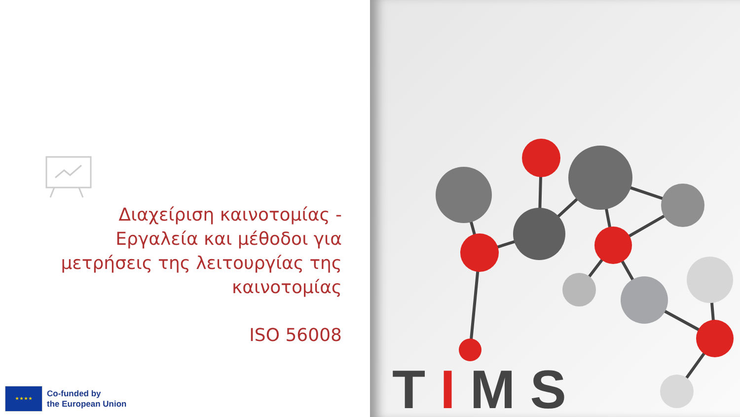Διαχείριση καινοτομίας - Εργαλεία και μέθοδοι για
μετρήσεις της λειτουργίας της καινοτομίας
ISO 56008
★ ★ ★ ★
Co-funded by
the European Union
TIMS